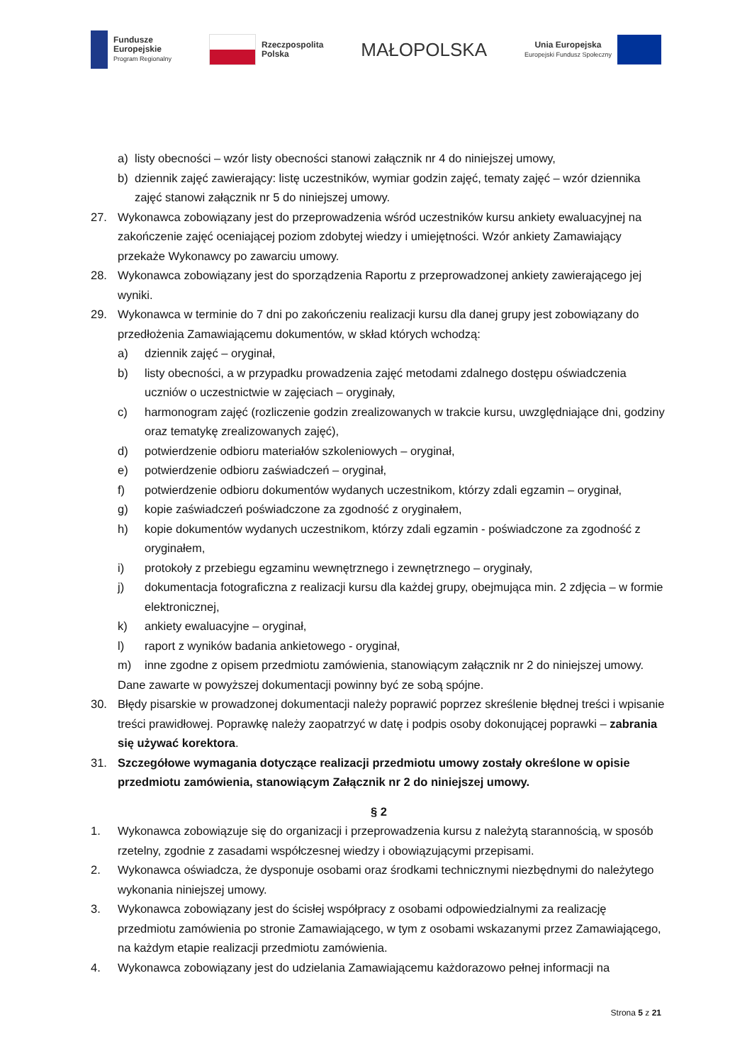Fundusze
Europejskie
Program Regionalny
Rzeczpospolita
Polska
MAŁOPOLSKA
Unia Europejska
Europejski Fundusz Społeczny
a) listy obecności – wzór listy obecności stanowi załącznik nr 4 do niniejszej umowy,
b) dziennik zajęć zawierający: listę uczestników, wymiar godzin zajęć, tematy zajęć – wzór dziennika zajęć stanowi załącznik nr 5 do niniejszej umowy.
27. Wykonawca zobowiązany jest do przeprowadzenia wśród uczestników kursu ankiety ewaluacyjnej na zakończenie zajęć oceniającej poziom zdobytej wiedzy i umiejętności. Wzór ankiety Zamawiający przekaże Wykonawcy po zawarciu umowy.
28. Wykonawca zobowiązany jest do sporządzenia Raportu z przeprowadzonej ankiety zawierającego jej wyniki.
29. Wykonawca w terminie do 7 dni po zakończeniu realizacji kursu dla danej grupy jest zobowiązany do przedłożenia Zamawiającemu dokumentów, w skład których wchodzą:
a) dziennik zajęć – oryginał,
b) listy obecności, a w przypadku prowadzenia zajęć metodami zdalnego dostępu oświadczenia uczniów o uczestnictwie w zajęciach – oryginały,
c) harmonogram zajęć (rozliczenie godzin zrealizowanych w trakcie kursu, uwzględniające dni, godziny oraz tematykę zrealizowanych zajęć),
d) potwierdzenie odbioru materiałów szkoleniowych – oryginał,
e) potwierdzenie odbioru zaświadczeń – oryginał,
f) potwierdzenie odbioru dokumentów wydanych uczestnikom, którzy zdali egzamin – oryginał,
g) kopie zaświadczeń poświadczone za zgodność z oryginałem,
h) kopie dokumentów wydanych uczestnikom, którzy zdali egzamin - poświadczone za zgodność z oryginałem,
i) protokoły z przebiegu egzaminu wewnętrznego i zewnętrznego – oryginały,
j) dokumentacja fotograficzna z realizacji kursu dla każdej grupy, obejmująca min. 2 zdjęcia – w formie elektronicznej,
k) ankiety ewaluacyjne – oryginał,
l) raport z wyników badania ankietowego - oryginał,
m) inne zgodne z opisem przedmiotu zamówienia, stanowiącym załącznik nr 2 do niniejszej umowy.
Dane zawarte w powyższej dokumentacji powinny być ze sobą spójne.
30. Błędy pisarskie w prowadzonej dokumentacji należy poprawić poprzez skreślenie błędnej treści i wpisanie treści prawidłowej. Poprawkę należy zaopatrzyć w datę i podpis osoby dokonującej poprawki – zabrania się używać korektora.
31. Szczegółowe wymagania dotyczące realizacji przedmiotu umowy zostały określone w opisie przedmiotu zamówienia, stanowiącym Załącznik nr 2 do niniejszej umowy.
§ 2
1. Wykonawca zobowiązuje się do organizacji i przeprowadzenia kursu z należytą starannością, w sposób rzetelny, zgodnie z zasadami współczesnej wiedzy i obowiązującymi przepisami.
2. Wykonawca oświadcza, że dysponuje osobami oraz środkami technicznymi niezbędnymi do należytego wykonania niniejszej umowy.
3. Wykonawca zobowiązany jest do ścisłej współpracy z osobami odpowiedzialnymi za realizację przedmiotu zamówienia po stronie Zamawiającego, w tym z osobami wskazanymi przez Zamawiającego, na każdym etapie realizacji przedmiotu zamówienia.
4. Wykonawca zobowiązany jest do udzielania Zamawiającemu każdorazowo pełnej informacji na
Strona 5 z 21